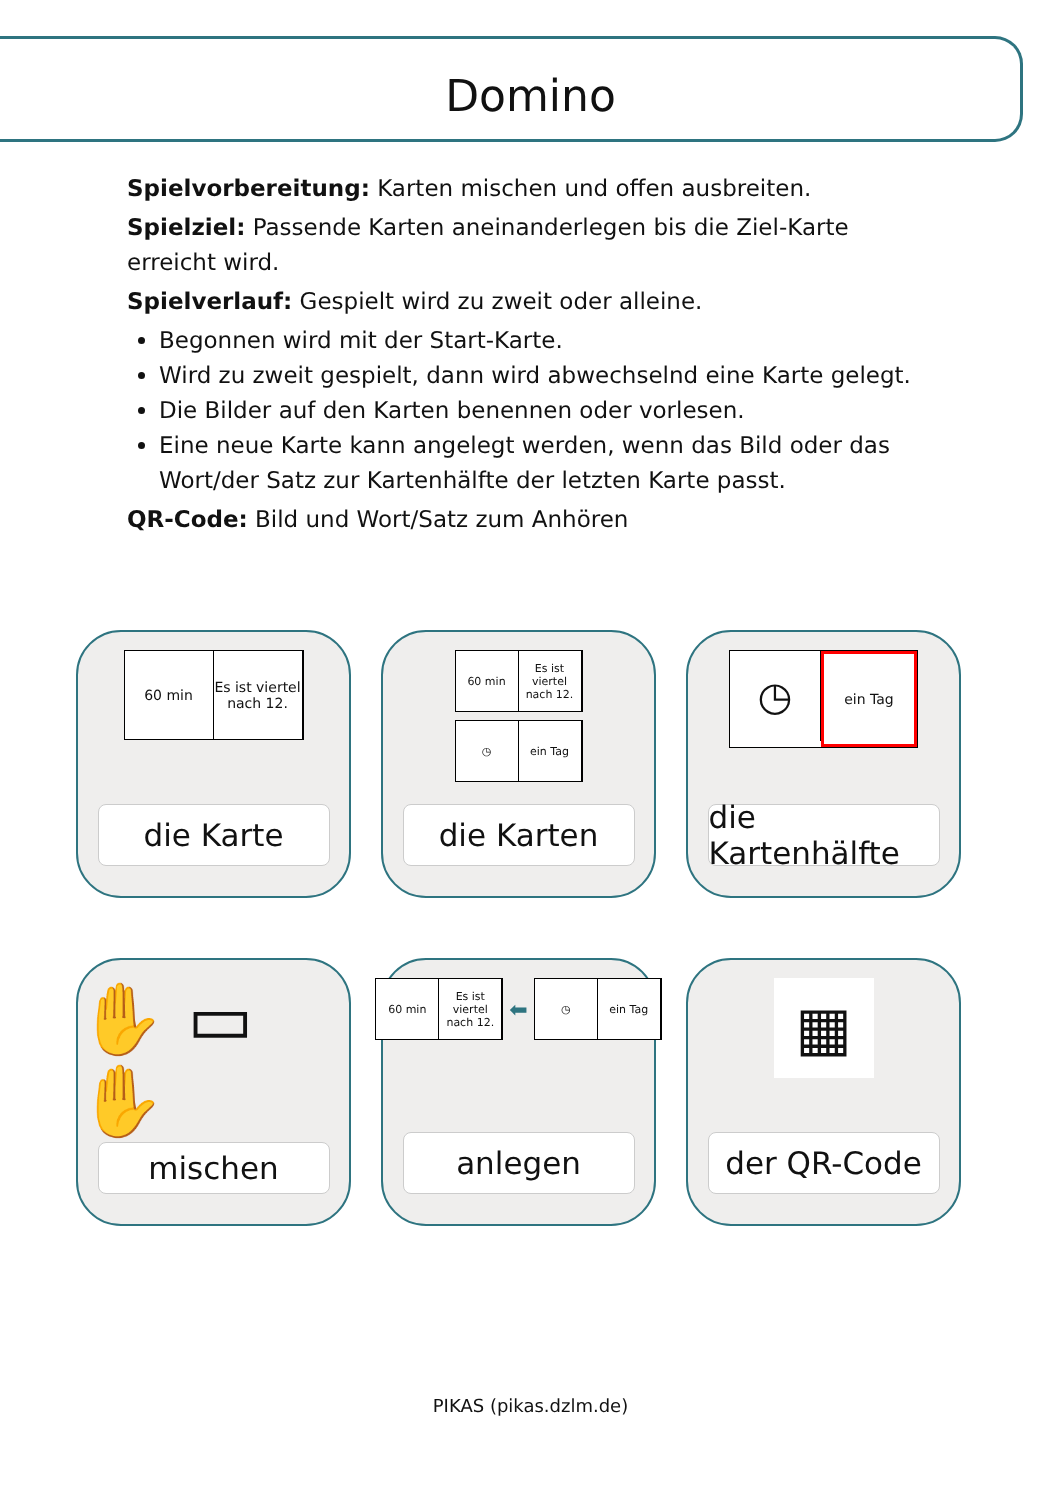Domino
Spielvorbereitung: Karten mischen und offen ausbreiten.
Spielziel: Passende Karten aneinanderlegen bis die Ziel-Karte erreicht wird.
Spielverlauf: Gespielt wird zu zweit oder alleine.
Begonnen wird mit der Start-Karte.
Wird zu zweit gespielt, dann wird abwechselnd eine Karte gelegt.
Die Bilder auf den Karten benennen oder vorlesen.
Eine neue Karte kann angelegt werden, wenn das Bild oder das Wort/der Satz zur Kartenhälfte der letzten Karte passt.
QR-Code: Bild und Wort/Satz zum Anhören
60 min Es ist viertel nach 12.
die Karte
60 min Es ist viertel nach 12.
◷ ein Tag
die Karten
◷
ein Tag
die Kartenhälfte
✋ ▭ ✋
mischen
60 min Es ist viertel nach 12.
⬅
◷ ein Tag
anlegen
▦
der QR-Code
PIKAS (pikas.dzlm.de)